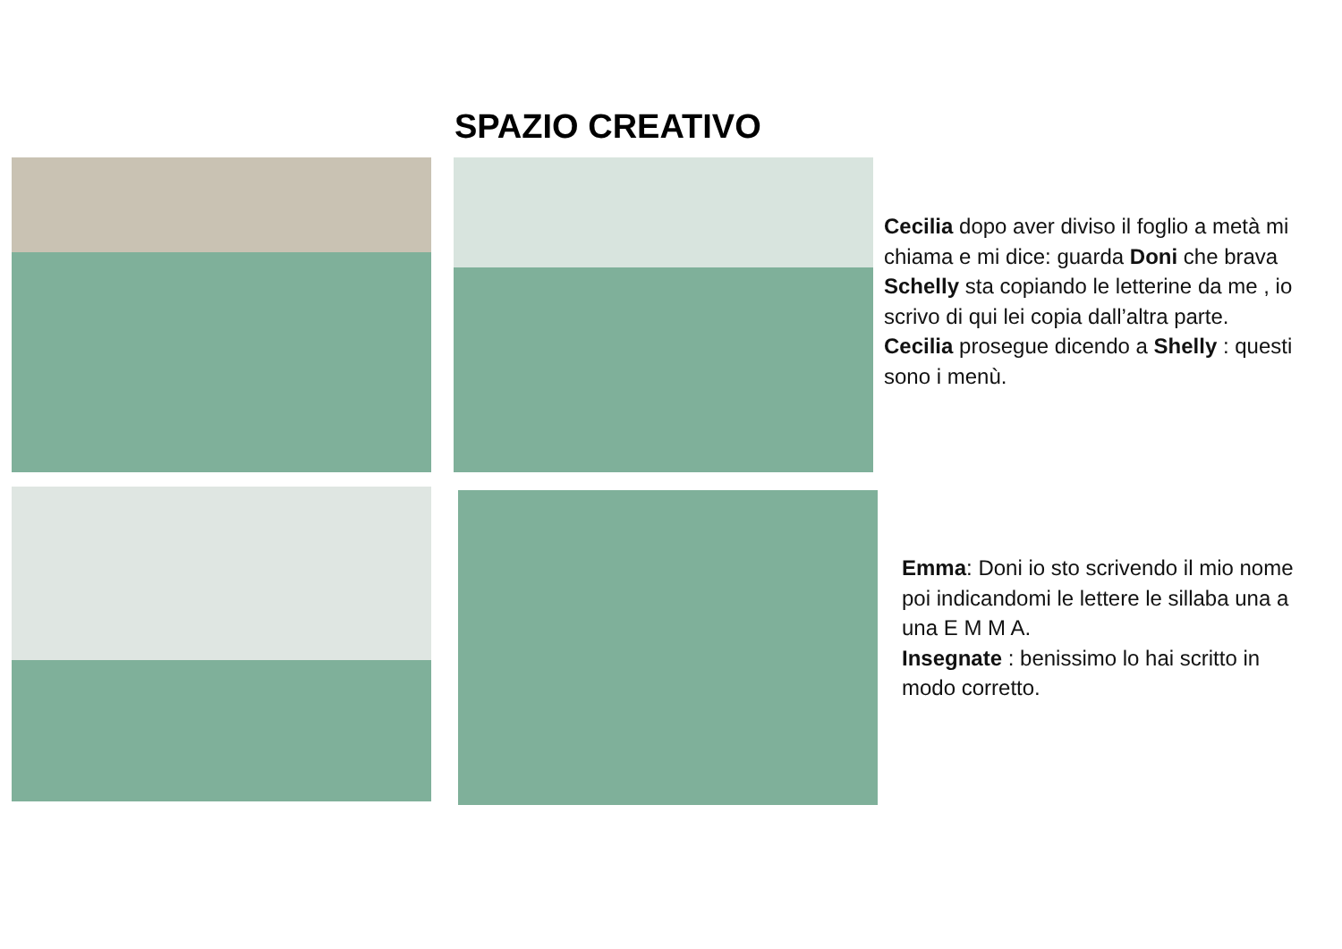SPAZIO CREATIVO
Cecilia dopo aver diviso il foglio a metà mi chiama e mi dice: guarda Doni che brava Schelly sta copiando le letterine da me , io scrivo di qui lei copia dall’altra parte.
Cecilia prosegue dicendo a Shelly : questi sono i menù.
Emma: Doni io sto scrivendo il mio nome poi indicandomi le lettere le sillaba una a una E M M A.
Insegnate : benissimo lo hai scritto in modo corretto.